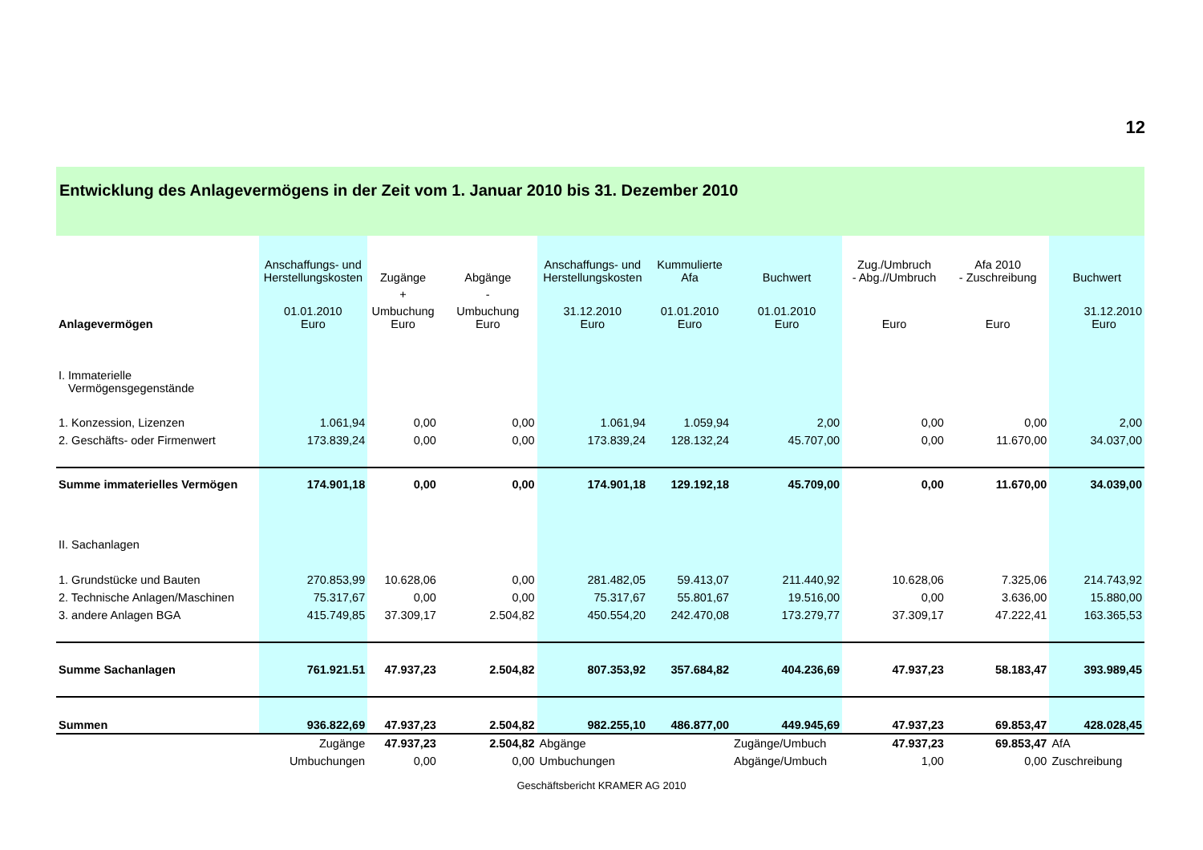12
Entwicklung des Anlagevermögens in der Zeit vom 1. Januar 2010 bis 31. Dezember 2010
| | Anschaffungs- und Herstellungskosten | Zugänge | Abgänge | Anschaffungs- und Herstellungskosten | Kummulierte Afa | Buchwert | Zug./Umbruch - Abg.//Umbruch | Afa 2010 - Zuschreibung | Buchwert |
| --- | --- | --- | --- | --- | --- | --- | --- | --- | --- |
| | | + | - | | | | | | |
| Anlagevermögen | 01.01.2010 Euro | Umbuchung Euro | Umbuchung Euro | 31.12.2010 Euro | 01.01.2010 Euro | 01.01.2010 Euro | Euro | Euro | 31.12.2010 Euro |
| I. Immaterielle Vermögensgegenstände | | | | | | | | | |
| 1. Konzession, Lizenzen | 1.061,94 | 0,00 | 0,00 | 1.061,94 | 1.059,94 | 2,00 | 0,00 | 0,00 | 2,00 |
| 2. Geschäfts- oder Firmenwert | 173.839,24 | 0,00 | 0,00 | 173.839,24 | 128.132,24 | 45.707,00 | 0,00 | 11.670,00 | 34.037,00 |
| Summe immaterielles Vermögen | 174.901,18 | 0,00 | 0,00 | 174.901,18 | 129.192,18 | 45.709,00 | 0,00 | 11.670,00 | 34.039,00 |
| II. Sachanlagen | | | | | | | | | |
| 1. Grundstücke und Bauten | 270.853,99 | 10.628,06 | 0,00 | 281.482,05 | 59.413,07 | 211.440,92 | 10.628,06 | 7.325,06 | 214.743,92 |
| 2. Technische Anlagen/Maschinen | 75.317,67 | 0,00 | 0,00 | 75.317,67 | 55.801,67 | 19.516,00 | 0,00 | 3.636,00 | 15.880,00 |
| 3. andere Anlagen BGA | 415.749,85 | 37.309,17 | 2.504,82 | 450.554,20 | 242.470,08 | 173.279,77 | 37.309,17 | 47.222,41 | 163.365,53 |
| Summe Sachanlagen | 761.921.51 | 47.937,23 | 2.504,82 | 807.353,92 | 357.684,82 | 404.236,69 | 47.937,23 | 58.183,47 | 393.989,45 |
| Summen | 936.822,69 | 47.937,23 | 2.504,82 | 982.255,10 | 486.877,00 | 449.945,69 | 47.937,23 | 69.853,47 | 428.028,45 |
| | Zugänge | 47.937,23 | 2.504,82 | Abgänge | | Zugänge/Umbuch | 47.937,23 | 69.853,47 | AfA |
| | Umbuchungen | 0,00 | 0,00 | Umbuchungen | | Abgänge/Umbuch | 1,00 | 0,00 | Zuschreibung |
Geschäftsbericht KRAMER AG 2010